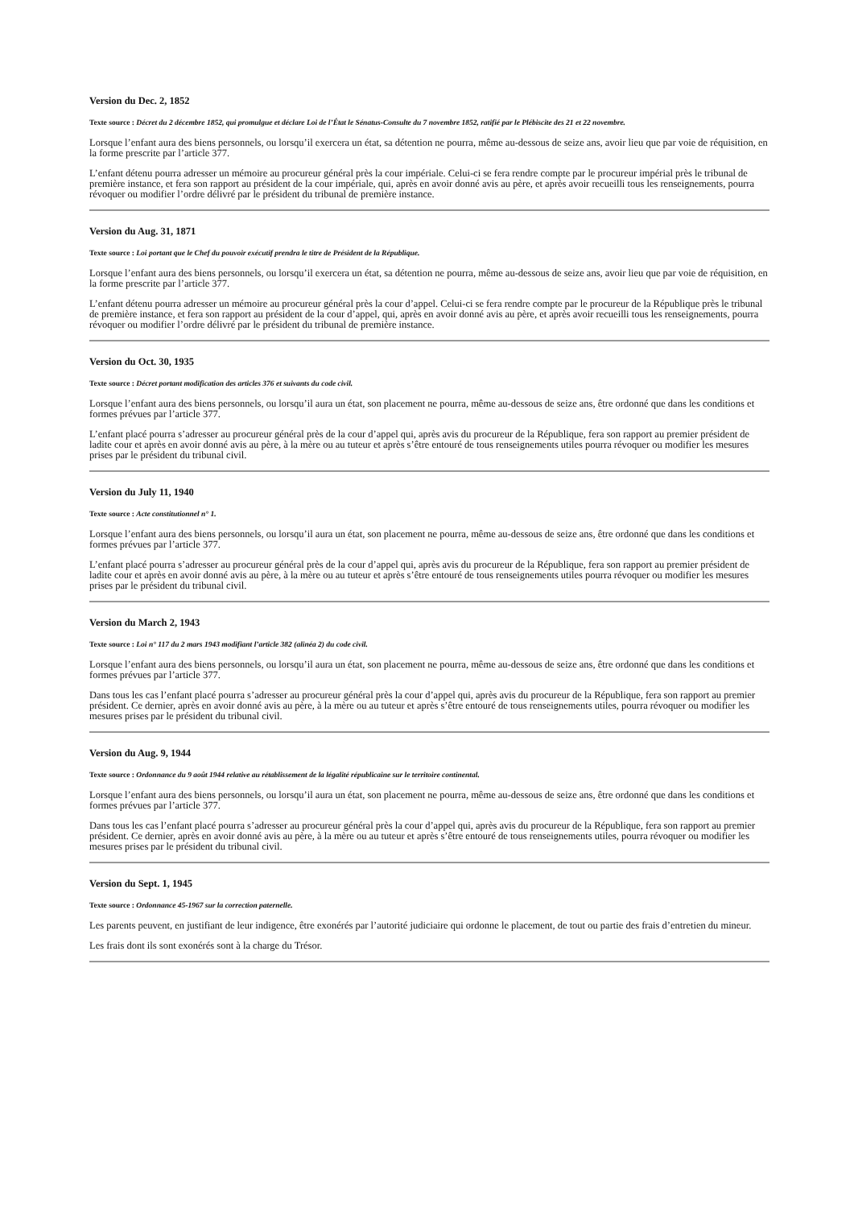Version du Dec. 2, 1852
Texte source : Décret du 2 décembre 1852, qui promulgue et déclare Loi de l’État le Sénatus-Consulte du 7 novembre 1852, ratifié par le Plébiscite des 21 et 22 novembre.
Lorsque l’enfant aura des biens personnels, ou lorsqu’il exercera un état, sa détention ne pourra, même au-dessous de seize ans, avoir lieu que par voie de réquisition, en la forme prescrite par l’article 377.
L’enfant détenu pourra adresser un mémoire au procureur général près la cour impériale. Celui-ci se fera rendre compte par le procureur impérial près le tribunal de première instance, et fera son rapport au président de la cour impériale, qui, après en avoir donné avis au père, et après avoir recueilli tous les renseignements, pourra révoquer ou modifier l’ordre délivré par le président du tribunal de première instance.
Version du Aug. 31, 1871
Texte source : Loi portant que le Chef du pouvoir exécutif prendra le titre de Président de la République.
Lorsque l’enfant aura des biens personnels, ou lorsqu’il exercera un état, sa détention ne pourra, même au-dessous de seize ans, avoir lieu que par voie de réquisition, en la forme prescrite par l’article 377.
L’enfant détenu pourra adresser un mémoire au procureur général près la cour d’appel. Celui-ci se fera rendre compte par le procureur de la République près le tribunal de première instance, et fera son rapport au président de la cour d’appel, qui, après en avoir donné avis au père, et après avoir recueilli tous les renseignements, pourra révoquer ou modifier l’ordre délivré par le président du tribunal de première instance.
Version du Oct. 30, 1935
Texte source : Décret portant modification des articles 376 et suivants du code civil.
Lorsque l’enfant aura des biens personnels, ou lorsqu’il aura un état, son placement ne pourra, même au-dessous de seize ans, être ordonné que dans les conditions et formes prévues par l’article 377.
L’enfant placé pourra s’adresser au procureur général près de la cour d’appel qui, après avis du procureur de la République, fera son rapport au premier président de ladite cour et après en avoir donné avis au père, à la mère ou au tuteur et après s’être entouré de tous renseignements utiles pourra révoquer ou modifier les mesures prises par le président du tribunal civil.
Version du July 11, 1940
Texte source : Acte constitutionnel n° 1.
Lorsque l’enfant aura des biens personnels, ou lorsqu’il aura un état, son placement ne pourra, même au-dessous de seize ans, être ordonné que dans les conditions et formes prévues par l’article 377.
L’enfant placé pourra s’adresser au procureur général près de la cour d’appel qui, après avis du procureur de la République, fera son rapport au premier président de ladite cour et après en avoir donné avis au père, à la mère ou au tuteur et après s’être entouré de tous renseignements utiles pourra révoquer ou modifier les mesures prises par le président du tribunal civil.
Version du March 2, 1943
Texte source : Loi n° 117 du 2 mars 1943 modifiant l’article 382 (alinéa 2) du code civil.
Lorsque l’enfant aura des biens personnels, ou lorsqu’il aura un état, son placement ne pourra, même au-dessous de seize ans, être ordonné que dans les conditions et formes prévues par l’article 377.
Dans tous les cas l’enfant placé pourra s’adresser au procureur général près la cour d’appel qui, après avis du procureur de la République, fera son rapport au premier président. Ce dernier, après en avoir donné avis au père, à la mère ou au tuteur et après s’être entouré de tous renseignements utiles, pourra révoquer ou modifier les mesures prises par le président du tribunal civil.
Version du Aug. 9, 1944
Texte source : Ordonnance du 9 août 1944 relative au rétablissement de la légalité républicaine sur le territoire continental.
Lorsque l’enfant aura des biens personnels, ou lorsqu’il aura un état, son placement ne pourra, même au-dessous de seize ans, être ordonné que dans les conditions et formes prévues par l’article 377.
Dans tous les cas l’enfant placé pourra s’adresser au procureur général près la cour d’appel qui, après avis du procureur de la République, fera son rapport au premier président. Ce dernier, après en avoir donné avis au père, à la mère ou au tuteur et après s’être entouré de tous renseignements utiles, pourra révoquer ou modifier les mesures prises par le président du tribunal civil.
Version du Sept. 1, 1945
Texte source : Ordonnance 45-1967 sur la correction paternelle.
Les parents peuvent, en justifiant de leur indigence, être exonérés par l’autorité judiciaire qui ordonne le placement, de tout ou partie des frais d’entretien du mineur.
Les frais dont ils sont exonérés sont à la charge du Trésor.